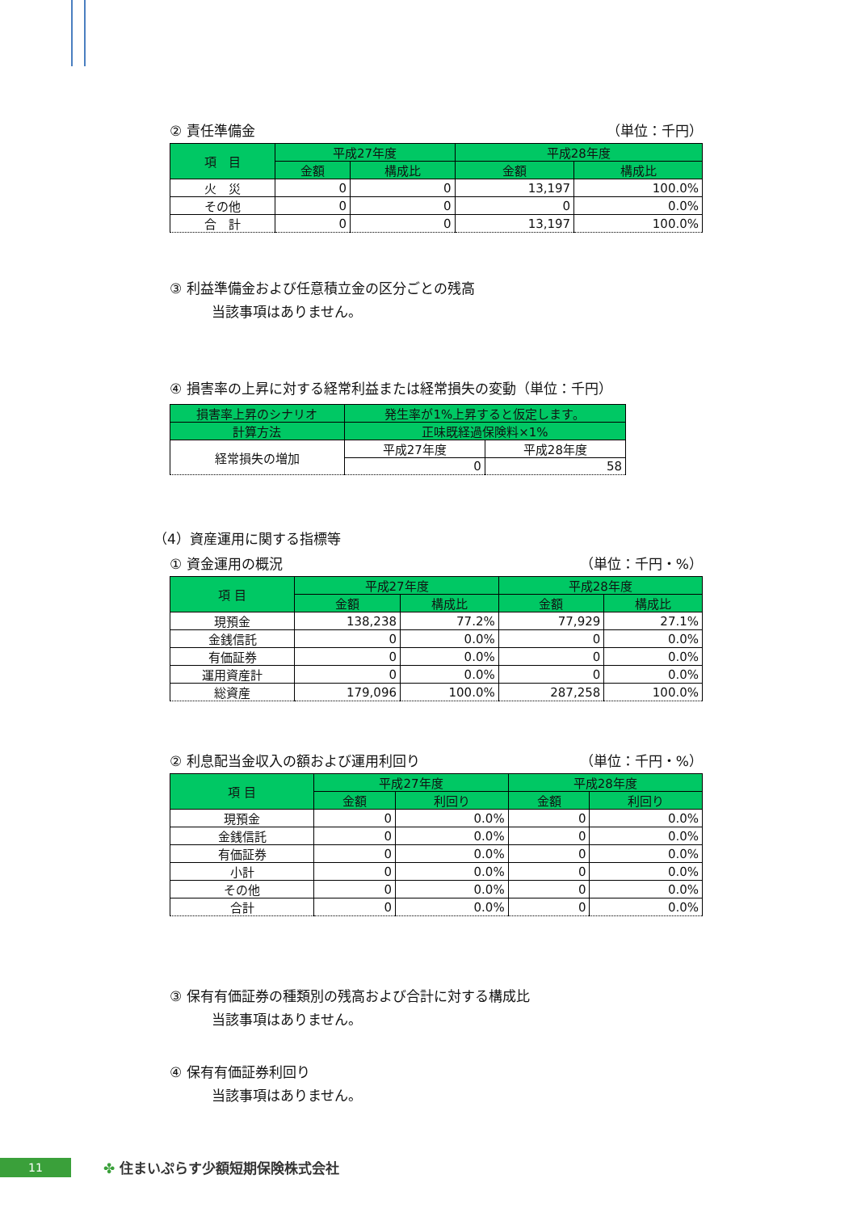② 責任準備金 （単位：千円）
| 項 目 | 平成27年度 | | 平成28年度 | |
| --- | --- | --- | --- | --- |
| | 金額 | 構成比 | 金額 | 構成比 |
| 火 災 | 0 | 0 | 13,197 | 100.0% |
| その他 | 0 | 0 | 0 | 0.0% |
| 合 計 | 0 | 0 | 13,197 | 100.0% |
③ 利益準備金および任意積立金の区分ごとの残高
当該事項はありません。
④ 損害率の上昇に対する経常利益または経常損失の変動（単位：千円）
| 損害率上昇のシナリオ | 発生率が1%上昇すると仮定します。 | |
| --- | --- | --- |
| 計算方法 | 正味既経過保険料×1% | |
| 経常損失の増加 | 平成27年度 | 平成28年度 |
| | 0 | 58 |
（4）資産運用に関する指標等
① 資金運用の概況 （単位：千円・%）
| 項 目 | 平成27年度 | | 平成28年度 | |
| --- | --- | --- | --- | --- |
| | 金額 | 構成比 | 金額 | 構成比 |
| 現預金 | 138,238 | 77.2% | 77,929 | 27.1% |
| 金銭信託 | 0 | 0.0% | 0 | 0.0% |
| 有価証券 | 0 | 0.0% | 0 | 0.0% |
| 運用資産計 | 0 | 0.0% | 0 | 0.0% |
| 総資産 | 179,096 | 100.0% | 287,258 | 100.0% |
② 利息配当金収入の額および運用利回り （単位：千円・%）
| 項 目 | 平成27年度 | | 平成28年度 | |
| --- | --- | --- | --- | --- |
| | 金額 | 利回り | 金額 | 利回り |
| 現預金 | 0 | 0.0% | 0 | 0.0% |
| 金銭信託 | 0 | 0.0% | 0 | 0.0% |
| 有価証券 | 0 | 0.0% | 0 | 0.0% |
| 小計 | 0 | 0.0% | 0 | 0.0% |
| その他 | 0 | 0.0% | 0 | 0.0% |
| 合計 | 0 | 0.0% | 0 | 0.0% |
③ 保有有価証券の種類別の残高および合計に対する構成比
当該事項はありません。
④ 保有有価証券利回り
当該事項はありません。
11
✤ 住まいぷらす少額短期保険株式会社